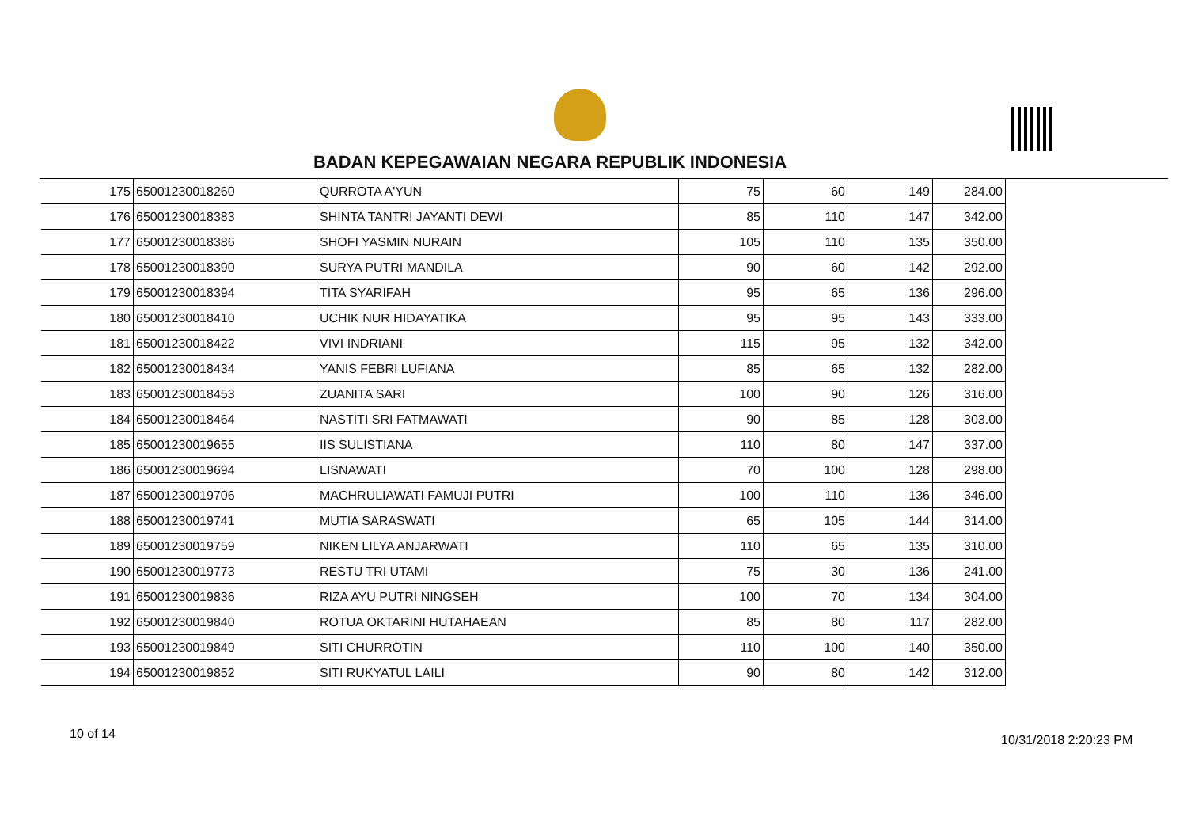BADAN KEPEGAWAIAN NEGARA REPUBLIK INDONESIA
| 175 | 65001230018260 | QURROTA A'YUN | 75 | 60 | 149 | 284.00 |
| 176 | 65001230018383 | SHINTA TANTRI JAYANTI DEWI | 85 | 110 | 147 | 342.00 |
| 177 | 65001230018386 | SHOFI YASMIN NURAIN | 105 | 110 | 135 | 350.00 |
| 178 | 65001230018390 | SURYA PUTRI MANDILA | 90 | 60 | 142 | 292.00 |
| 179 | 65001230018394 | TITA SYARIFAH | 95 | 65 | 136 | 296.00 |
| 180 | 65001230018410 | UCHIK NUR HIDAYATIKA | 95 | 95 | 143 | 333.00 |
| 181 | 65001230018422 | VIVI INDRIANI | 115 | 95 | 132 | 342.00 |
| 182 | 65001230018434 | YANIS FEBRI LUFIANA | 85 | 65 | 132 | 282.00 |
| 183 | 65001230018453 | ZUANITA SARI | 100 | 90 | 126 | 316.00 |
| 184 | 65001230018464 | NASTITI SRI FATMAWATI | 90 | 85 | 128 | 303.00 |
| 185 | 65001230019655 | IIS SULISTIANA | 110 | 80 | 147 | 337.00 |
| 186 | 65001230019694 | LISNAWATI | 70 | 100 | 128 | 298.00 |
| 187 | 65001230019706 | MACHRULIAWATI FAMUJI PUTRI | 100 | 110 | 136 | 346.00 |
| 188 | 65001230019741 | MUTIA SARASWATI | 65 | 105 | 144 | 314.00 |
| 189 | 65001230019759 | NIKEN LILYA ANJARWATI | 110 | 65 | 135 | 310.00 |
| 190 | 65001230019773 | RESTU TRI UTAMI | 75 | 30 | 136 | 241.00 |
| 191 | 65001230019836 | RIZA AYU PUTRI NINGSEH | 100 | 70 | 134 | 304.00 |
| 192 | 65001230019840 | ROTUA OKTARINI HUTAHAEAN | 85 | 80 | 117 | 282.00 |
| 193 | 65001230019849 | SITI CHURROTIN | 110 | 100 | 140 | 350.00 |
| 194 | 65001230019852 | SITI RUKYATUL LAILI | 90 | 80 | 142 | 312.00 |
10 of 14 10/31/2018 2:20:23 PM